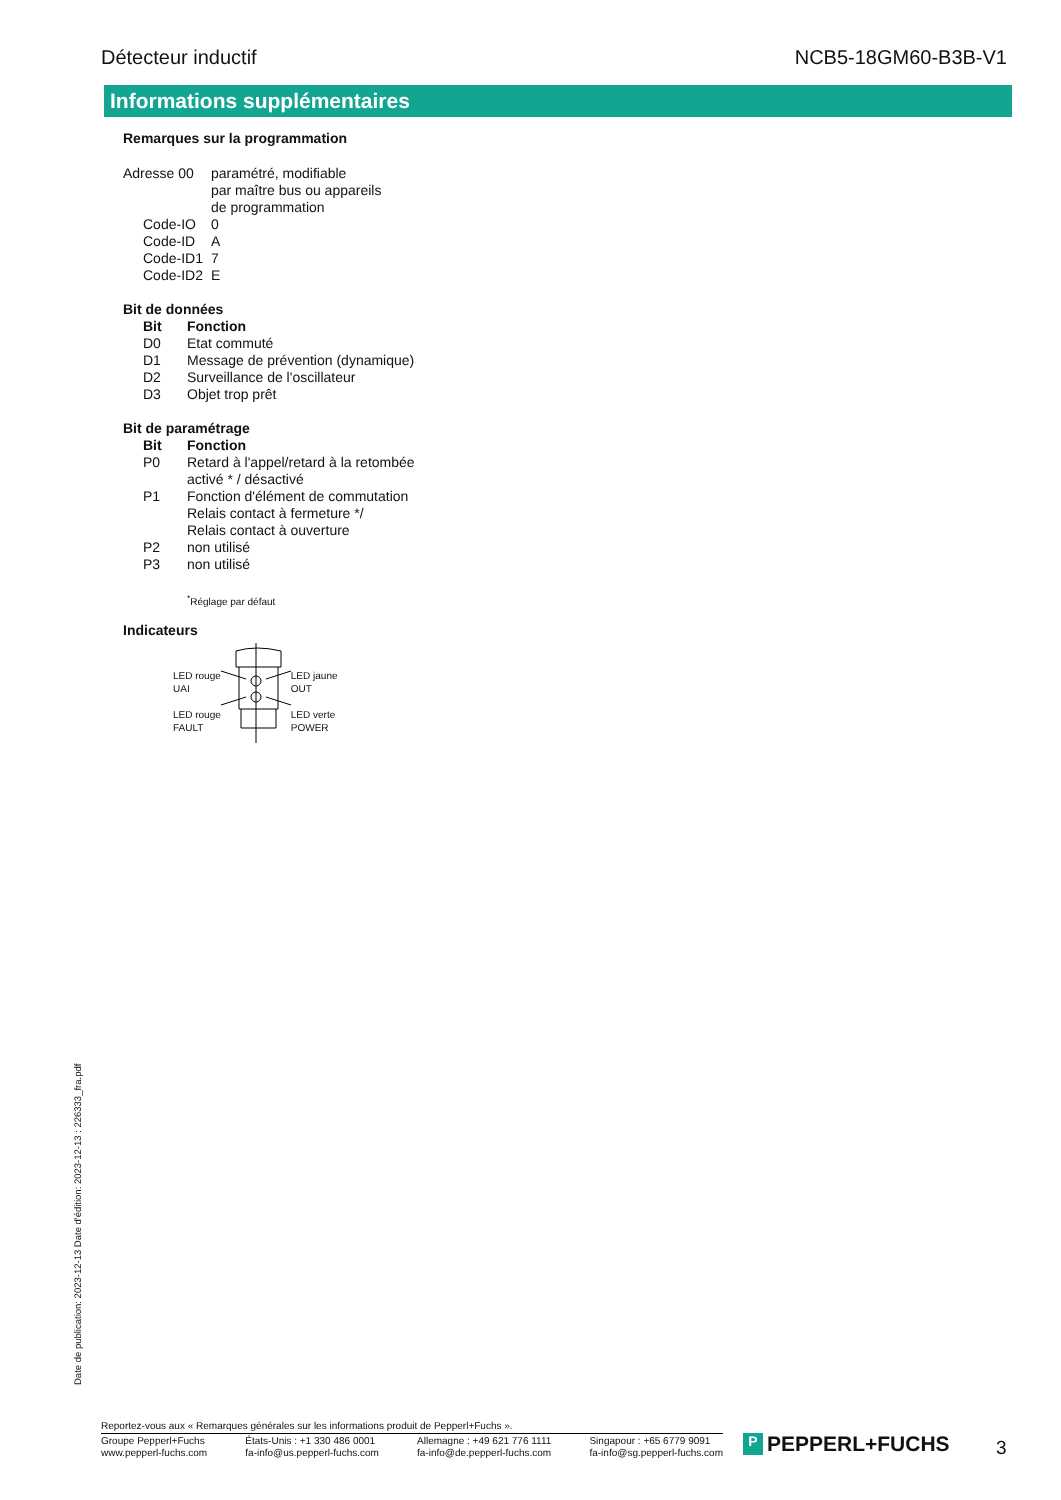Détecteur inductif NCB5-18GM60-B3B-V1
Informations supplémentaires
Remarques sur la programmation
| Adresse 00 | paramétré, modifiable par maître bus ou appareils de programmation |
| Code-IO | 0 |
| Code-ID | A |
| Code-ID1 | 7 |
| Code-ID2 | E |
Bit de données
| Bit | Fonction |
| --- | --- |
| D0 | Etat commuté |
| D1 | Message de prévention (dynamique) |
| D2 | Surveillance de l'oscillateur |
| D3 | Objet trop prêt |
Bit de paramétrage
| Bit | Fonction |
| --- | --- |
| P0 | Retard à l'appel/retard à la retombée activé * / désactivé |
| P1 | Fonction d'élément de commutation Relais contact à fermeture */ Relais contact à ouverture |
| P2 | non utilisé |
| P3 | non utilisé |
<sup>*</sup> Réglage par défaut
Indicateurs
LED rouge
UAI
LED rouge
FAULT
LED jaune
OUT
LED verte
POWER
Date de publication: 2023-12-13 Date d'édition: 2023-12-13 : 226333_fra.pdf
Reportez-vous aux « Remarques générales sur les informations produit de Pepperl+Fuchs ».
Groupe Pepperl+Fuchs
www.pepperl-fuchs.com
États-Unis : +1 330 486 0001
fa-info@us.pepperl-fuchs.com
Allemagne : +49 621 776 1111
fa-info@de.pepperl-fuchs.com
Singapour : +65 6779 9091
fa-info@sg.pepperl-fuchs.com
P PEPPERL+FUCHS 3